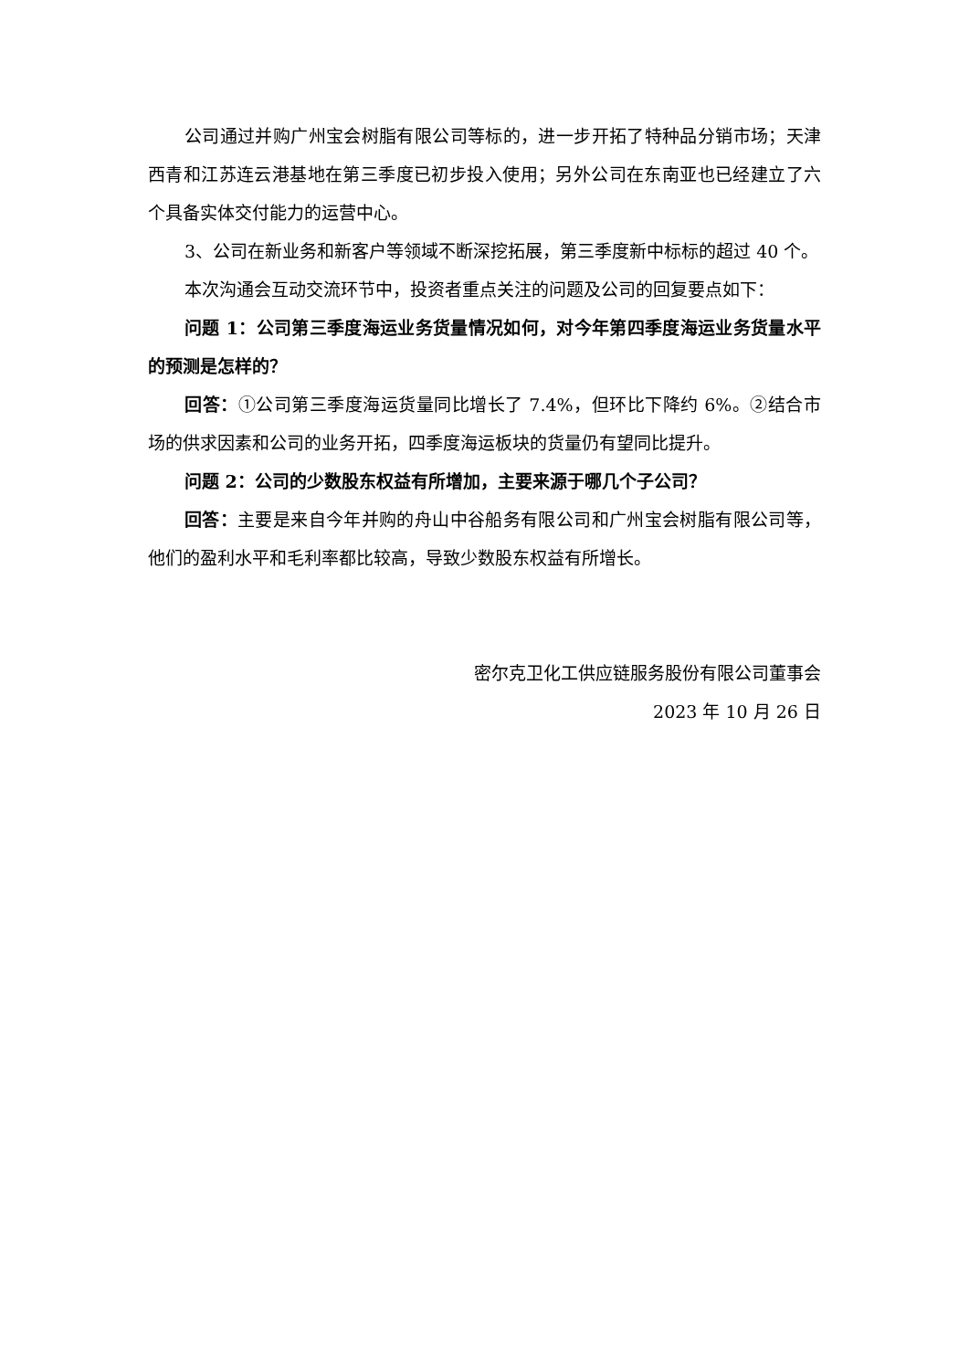公司通过并购广州宝会树脂有限公司等标的，进一步开拓了特种品分销市场；天津西青和江苏连云港基地在第三季度已初步投入使用；另外公司在东南亚也已经建立了六个具备实体交付能力的运营中心。
3、公司在新业务和新客户等领域不断深挖拓展，第三季度新中标标的超过 40 个。
本次沟通会互动交流环节中，投资者重点关注的问题及公司的回复要点如下：
问题 1：公司第三季度海运业务货量情况如何，对今年第四季度海运业务货量水平的预测是怎样的？
回答：①公司第三季度海运货量同比增长了 7.4%，但环比下降约 6%。②结合市场的供求因素和公司的业务开拓，四季度海运板块的货量仍有望同比提升。
问题 2：公司的少数股东权益有所增加，主要来源于哪几个子公司？
回答：主要是来自今年并购的舟山中谷船务有限公司和广州宝会树脂有限公司等，他们的盈利水平和毛利率都比较高，导致少数股东权益有所增长。
密尔克卫化工供应链服务股份有限公司董事会
2023 年 10 月 26 日